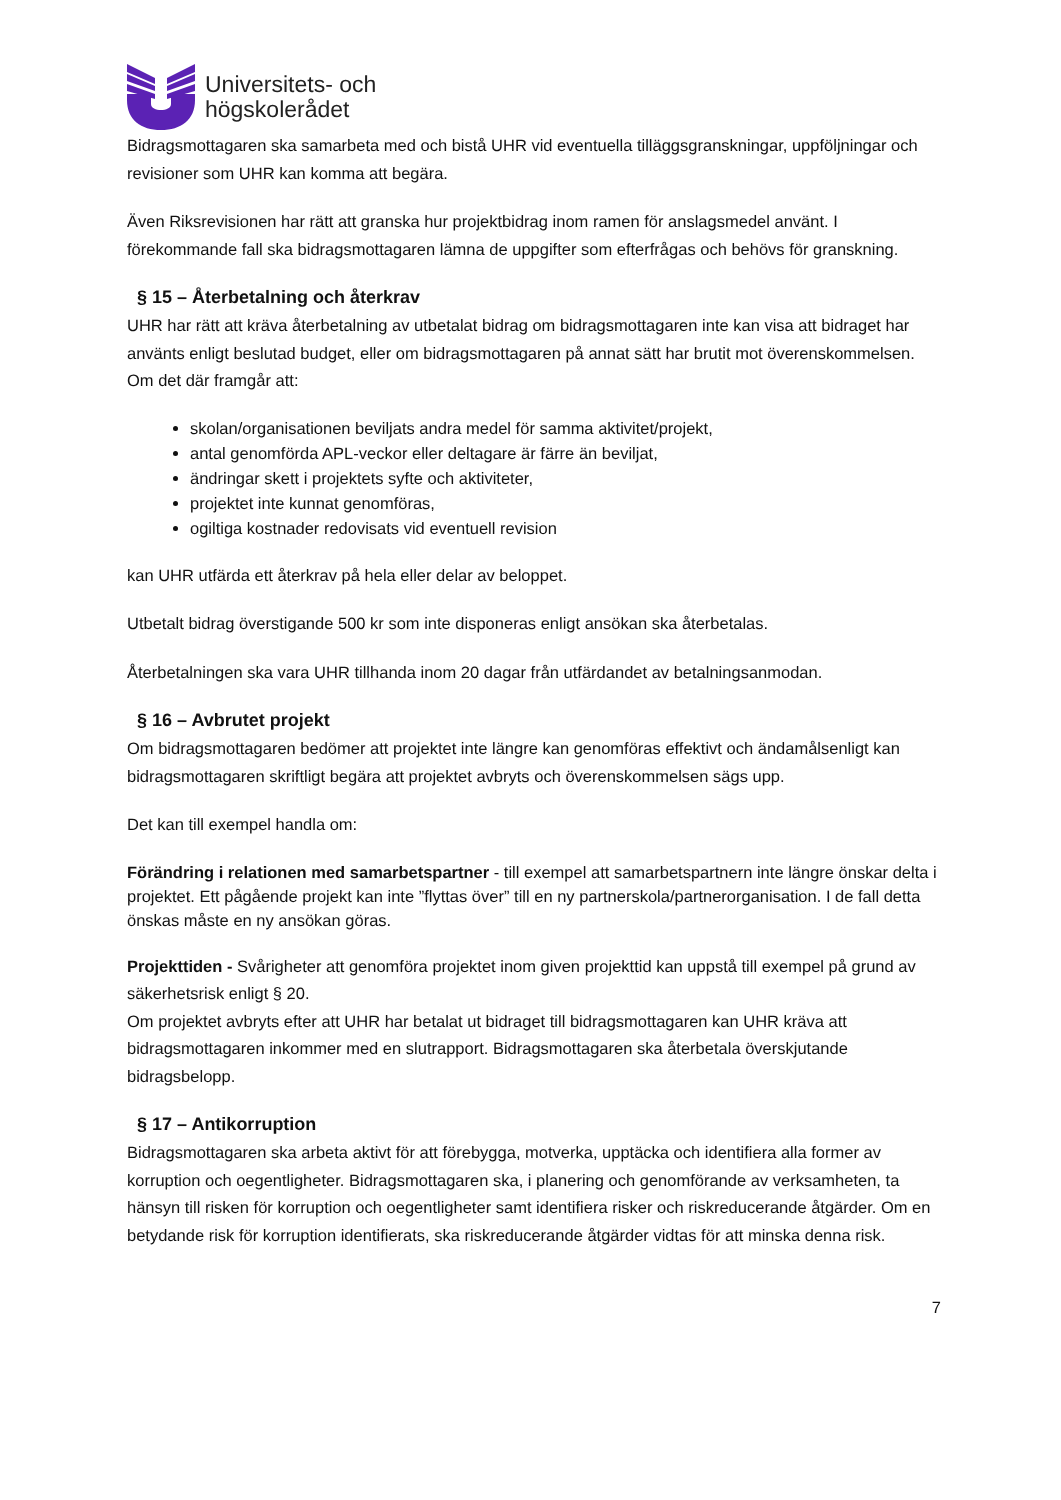Universitets- och
högskolerådet
Bidragsmottagaren ska samarbeta med och bistå UHR vid eventuella tilläggsgranskningar, uppföljningar och revisioner som UHR kan komma att begära.
Även Riksrevisionen har rätt att granska hur projektbidrag inom ramen för anslagsmedel använt. I förekommande fall ska bidragsmottagaren lämna de uppgifter som efterfrågas och behövs för granskning.
§ 15 – Återbetalning och återkrav
UHR har rätt att kräva återbetalning av utbetalat bidrag om bidragsmottagaren inte kan visa att bidraget har använts enligt beslutad budget, eller om bidragsmottagaren på annat sätt har brutit mot överenskommelsen.
Om det där framgår att:
skolan/organisationen beviljats andra medel för samma aktivitet/projekt,
antal genomförda APL-veckor eller deltagare är färre än beviljat,
ändringar skett i projektets syfte och aktiviteter,
projektet inte kunnat genomföras,
ogiltiga kostnader redovisats vid eventuell revision
kan UHR utfärda ett återkrav på hela eller delar av beloppet.
Utbetalt bidrag överstigande 500 kr som inte disponeras enligt ansökan ska återbetalas.
Återbetalningen ska vara UHR tillhanda inom 20 dagar från utfärdandet av betalningsanmodan.
§ 16 – Avbrutet projekt
Om bidragsmottagaren bedömer att projektet inte längre kan genomföras effektivt och ändamålsenligt kan bidragsmottagaren skriftligt begära att projektet avbryts och överenskommelsen sägs upp.
Det kan till exempel handla om:
Förändring i relationen med samarbetspartner - till exempel att samarbetspartnern inte längre önskar delta i projektet. Ett pågående projekt kan inte ”flyttas över” till en ny partnerskola/partnerorganisation. I de fall detta önskas måste en ny ansökan göras.
Projekttiden - Svårigheter att genomföra projektet inom given projekttid kan uppstå till exempel på grund av säkerhetsrisk enligt § 20.
Om projektet avbryts efter att UHR har betalat ut bidraget till bidragsmottagaren kan UHR kräva att bidragsmottagaren inkommer med en slutrapport. Bidragsmottagaren ska återbetala överskjutande bidragsbelopp.
§ 17 – Antikorruption
Bidragsmottagaren ska arbeta aktivt för att förebygga, motverka, upptäcka och identifiera alla former av korruption och oegentligheter. Bidragsmottagaren ska, i planering och genomförande av verksamheten, ta hänsyn till risken för korruption och oegentligheter samt identifiera risker och riskreducerande åtgärder. Om en betydande risk för korruption identifierats, ska riskreducerande åtgärder vidtas för att minska denna risk.
7